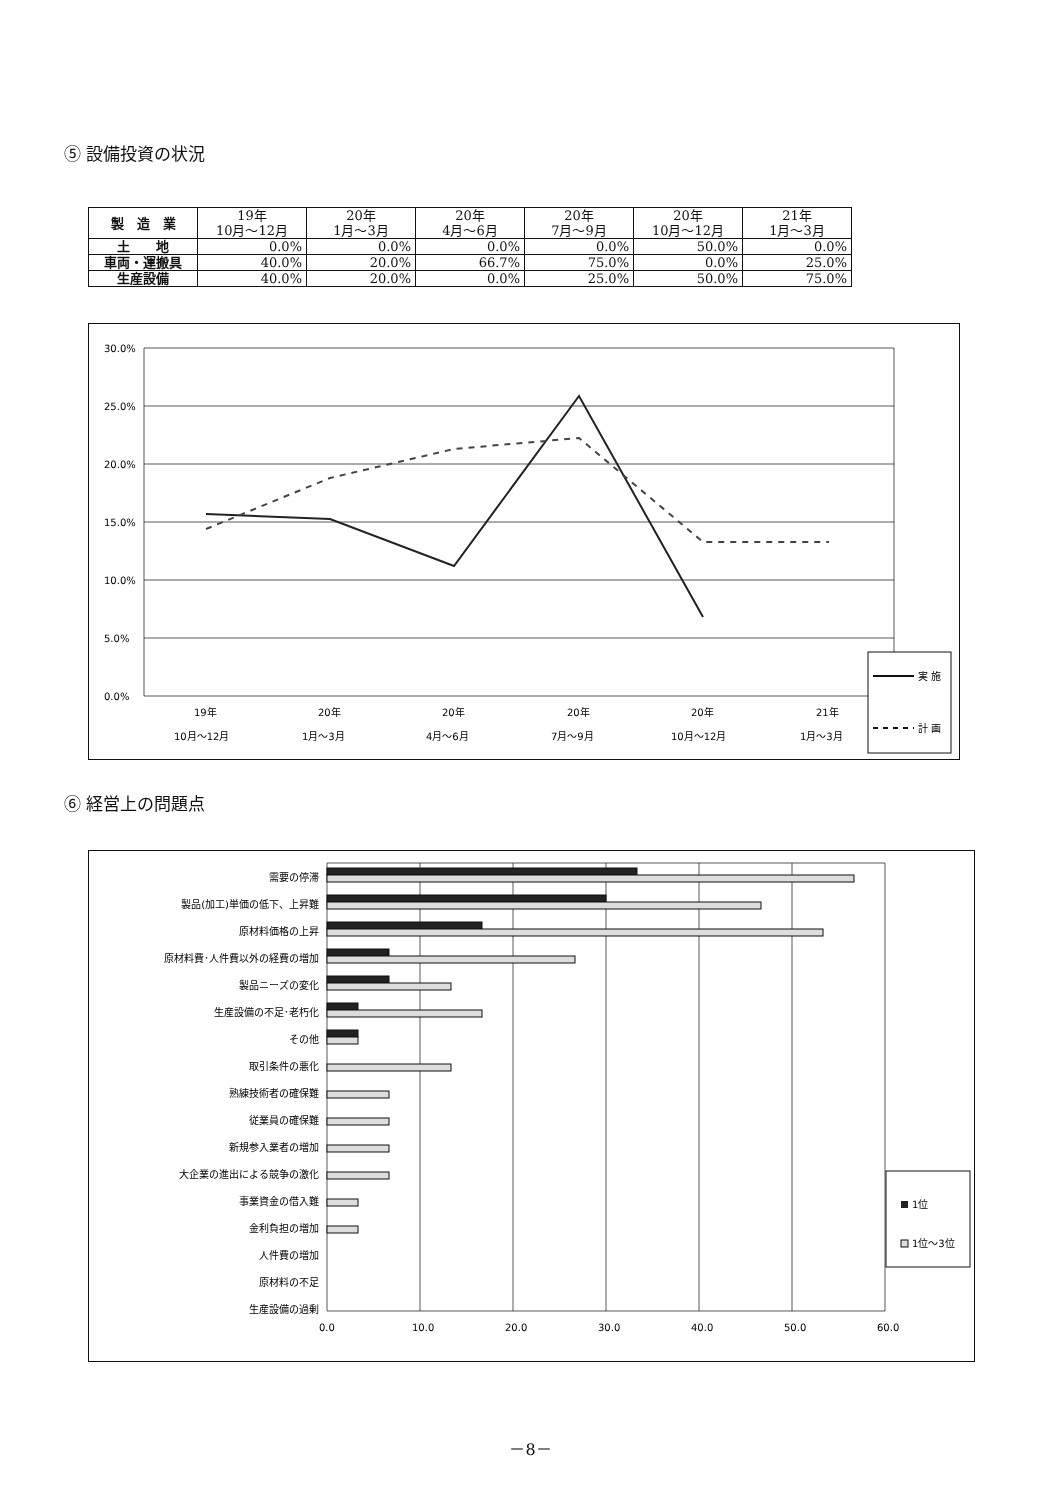⑤ 設備投資の状況
| 製 造 業 | 19年 10月～12月 | 20年 1月～3月 | 20年 4月～6月 | 20年 7月～9月 | 20年 10月～12月 | 21年 1月～3月 |
| --- | --- | --- | --- | --- | --- | --- |
| 土 地 | 0.0% | 0.0% | 0.0% | 0.0% | 50.0% | 0.0% |
| 車両・運搬具 | 40.0% | 20.0% | 66.7% | 75.0% | 0.0% | 25.0% |
| 生産設備 | 40.0% | 20.0% | 0.0% | 25.0% | 50.0% | 75.0% |
30.0%
25.0%
20.0%
15.0%
10.0%
5.0%
0.0%
19年
10月～12月
20年
1月～3月
20年
4月～6月
20年
7月～9月
20年
10月～12月
21年
1月～3月
実 施
計 画
⑥ 経営上の問題点
需要の停滞
製品(加工)単価の低下、上昇難
原材料価格の上昇
原材料費･人件費以外の経費の増加
製品ニーズの変化
生産設備の不足･老朽化
その他
取引条件の悪化
熟練技術者の確保難
従業員の確保難
新規参入業者の増加
大企業の進出による競争の激化
事業資金の借入難
金利負担の増加
人件費の増加
原材料の不足
生産設備の過剰
0.0
10.0
20.0
30.0
40.0
50.0
60.0
1位
1位～3位
－8－